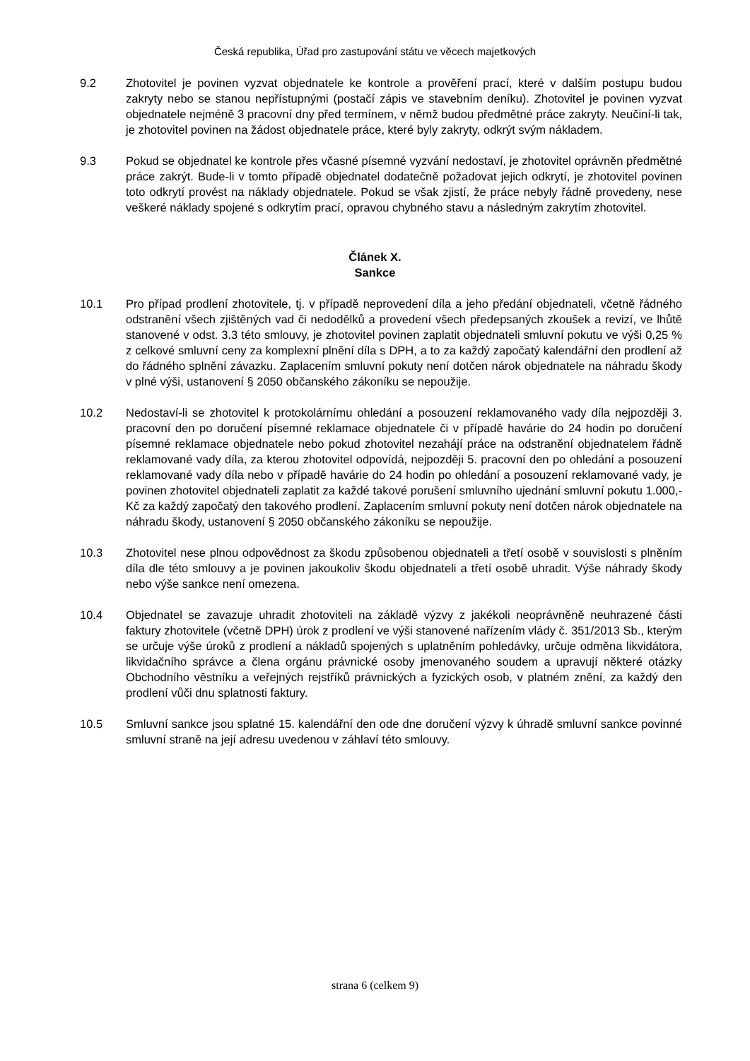Česká republika, Úřad pro zastupování státu ve věcech majetkových
9.2 Zhotovitel je povinen vyzvat objednatele ke kontrole a prověření prací, které v dalším postupu budou zakryty nebo se stanou nepřístupnými (postačí zápis ve stavebním deníku). Zhotovitel je povinen vyzvat objednatele nejméně 3 pracovní dny před termínem, v němž budou předmětné práce zakryty. Neučiní-li tak, je zhotovitel povinen na žádost objednatele práce, které byly zakryty, odkrýt svým nákladem.
9.3 Pokud se objednatel ke kontrole přes včasné písemné vyzvání nedostaví, je zhotovitel oprávněn předmětné práce zakrýt. Bude-li v tomto případě objednatel dodatečně požadovat jejich odkrytí, je zhotovitel povinen toto odkrytí provést na náklady objednatele. Pokud se však zjistí, že práce nebyly řádně provedeny, nese veškeré náklady spojené s odkrytím prací, opravou chybného stavu a následným zakrytím zhotovitel.
Článek X.
Sankce
10.1 Pro případ prodlení zhotovitele, tj. v případě neprovedení díla a jeho předání objednateli, včetně řádného odstranění všech zjištěných vad či nedodělků a provedení všech předepsaných zkoušek a revizí, ve lhůtě stanovené v odst. 3.3 této smlouvy, je zhotovitel povinen zaplatit objednateli smluvní pokutu ve výši 0,25 % z celkové smluvní ceny za komplexní plnění díla s DPH, a to za každý započatý kalendářní den prodlení až do řádného splnění závazku. Zaplacením smluvní pokuty není dotčen nárok objednatele na náhradu škody v plné výši, ustanovení § 2050 občanského zákoníku se nepoužije.
10.2 Nedostaví-li se zhotovitel k protokolárnímu ohledání a posouzení reklamovaného vady díla nejpozději 3. pracovní den po doručení písemné reklamace objednatele či v případě havárie do 24 hodin po doručení písemné reklamace objednatele nebo pokud zhotovitel nezahájí práce na odstranění objednatelem řádně reklamované vady díla, za kterou zhotovitel odpovídá, nejpozději 5. pracovní den po ohledání a posouzení reklamované vady díla nebo v případě havárie do 24 hodin po ohledání a posouzení reklamované vady, je povinen zhotovitel objednateli zaplatit za každé takové porušení smluvního ujednání smluvní pokutu 1.000,- Kč za každý započatý den takového prodlení. Zaplacením smluvní pokuty není dotčen nárok objednatele na náhradu škody, ustanovení § 2050 občanského zákoníku se nepoužije.
10.3 Zhotovitel nese plnou odpovědnost za škodu způsobenou objednateli a třetí osobě v souvislosti s plněním díla dle této smlouvy a je povinen jakoukoliv škodu objednateli a třetí osobě uhradit. Výše náhrady škody nebo výše sankce není omezena.
10.4 Objednatel se zavazuje uhradit zhotoviteli na základě výzvy z jakékoli neoprávněně neuhrazené části faktury zhotovitele (včetně DPH) úrok z prodlení ve výši stanovené nařízením vlády č. 351/2013 Sb., kterým se určuje výše úroků z prodlení a nákladů spojených s uplatněním pohledávky, určuje odměna likvidátora, likvidačního správce a člena orgánu právnické osoby jmenovaného soudem a upravují některé otázky Obchodního věstníku a veřejných rejstříků právnických a fyzických osob, v platném znění, za každý den prodlení vůči dnu splatnosti faktury.
10.5 Smluvní sankce jsou splatné 15. kalendářní den ode dne doručení výzvy k úhradě smluvní sankce povinné smluvní straně na její adresu uvedenou v záhlaví této smlouvy.
strana 6 (celkem 9)